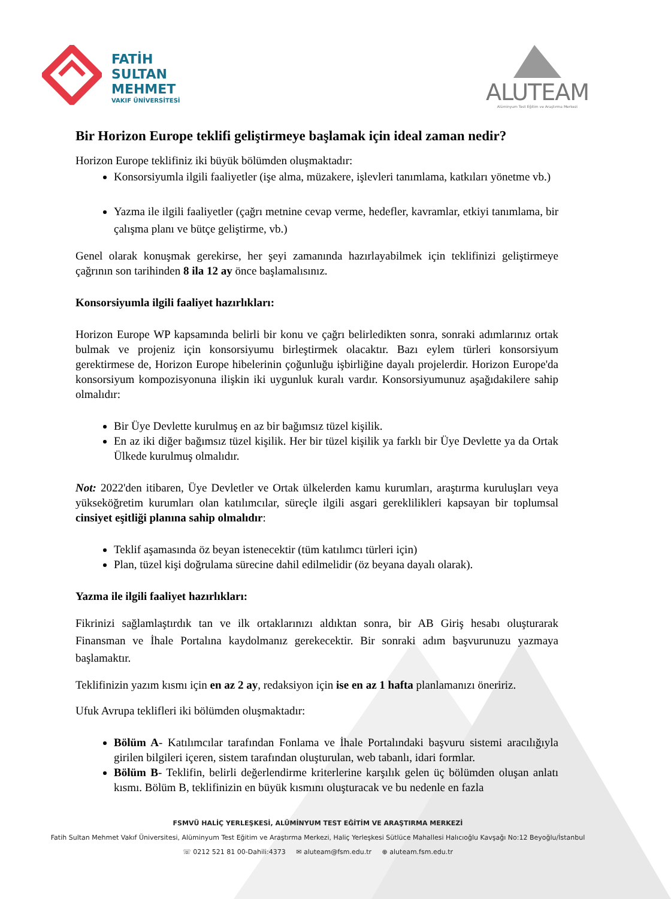FATİH
SULTAN
MEHMET
VAKIF ÜNİVERSİTESİ
ALUTEAM
Alüminyum Test Eğitim ve Araştırma Merkezi
Bir Horizon Europe teklifi geliştirmeye başlamak için ideal zaman nedir?
Horizon Europe teklifiniz iki büyük bölümden oluşmaktadır:
Konsorsiyumla ilgili faaliyetler (işe alma, müzakere, işlevleri tanımlama, katkıları yönetme vb.)
Yazma ile ilgili faaliyetler (çağrı metnine cevap verme, hedefler, kavramlar, etkiyi tanımlama, bir çalışma planı ve bütçe geliştirme, vb.)
Genel olarak konuşmak gerekirse, her şeyi zamanında hazırlayabilmek için teklifinizi geliştirmeye çağrının son tarihinden 8 ila 12 ay önce başlamalısınız.
Konsorsiyumla ilgili faaliyet hazırlıkları:
Horizon Europe WP kapsamında belirli bir konu ve çağrı belirledikten sonra, sonraki adımlarınız ortak bulmak ve projeniz için konsorsiyumu birleştirmek olacaktır. Bazı eylem türleri konsorsiyum gerektirmese de, Horizon Europe hibelerinin çoğunluğu işbirliğine dayalı projelerdir. Horizon Europe'da konsorsiyum kompozisyonuna ilişkin iki uygunluk kuralı vardır. Konsorsiyumunuz aşağıdakilere sahip olmalıdır:
Bir Üye Devlette kurulmuş en az bir bağımsız tüzel kişilik.
En az iki diğer bağımsız tüzel kişilik. Her bir tüzel kişilik ya farklı bir Üye Devlette ya da Ortak Ülkede kurulmuş olmalıdır.
Not: 2022'den itibaren, Üye Devletler ve Ortak ülkelerden kamu kurumları, araştırma kuruluşları veya yükseköğretim kurumları olan katılımcılar, süreçle ilgili asgari gereklilikleri kapsayan bir toplumsal cinsiyet eşitliği planına sahip olmalıdır:
Teklif aşamasında öz beyan istenecektir (tüm katılımcı türleri için)
Plan, tüzel kişi doğrulama sürecine dahil edilmelidir (öz beyana dayalı olarak).
Yazma ile ilgili faaliyet hazırlıkları:
Fikrinizi sağlamlaştırdık tan ve ilk ortaklarınızı aldıktan sonra, bir AB Giriş hesabı oluşturarak Finansman ve İhale Portalına kaydolmanız gerekecektir. Bir sonraki adım başvurunuzu yazmaya başlamaktır.
Teklifinizin yazım kısmı için en az 2 ay, redaksiyon için ise en az 1 hafta planlamanızı öneririz.
Ufuk Avrupa teklifleri iki bölümden oluşmaktadır:
Bölüm A- Katılımcılar tarafından Fonlama ve İhale Portalındaki başvuru sistemi aracılığıyla girilen bilgileri içeren, sistem tarafından oluşturulan, web tabanlı, idari formlar.
Bölüm B- Teklifin, belirli değerlendirme kriterlerine karşılık gelen üç bölümden oluşan anlatı kısmı. Bölüm B, teklifinizin en büyük kısmını oluşturacak ve bu nedenle en fazla
FSMVÜ HALİÇ YERLEŞKESİ, ALÜMİNYUM TEST EĞİTİM VE ARAŞTIRMA MERKEZİ
Fatih Sultan Mehmet Vakıf Üniversitesi, Alüminyum Test Eğitim ve Araştırma Merkezi, Haliç Yerleşkesi Sütlüce Mahallesi Halıcıoğlu Kavşağı No:12 Beyoğlu/İstanbul
☏ 0212 521 81 00-Dahili:4373 ✉ aluteam@fsm.edu.tr ⊕ aluteam.fsm.edu.tr